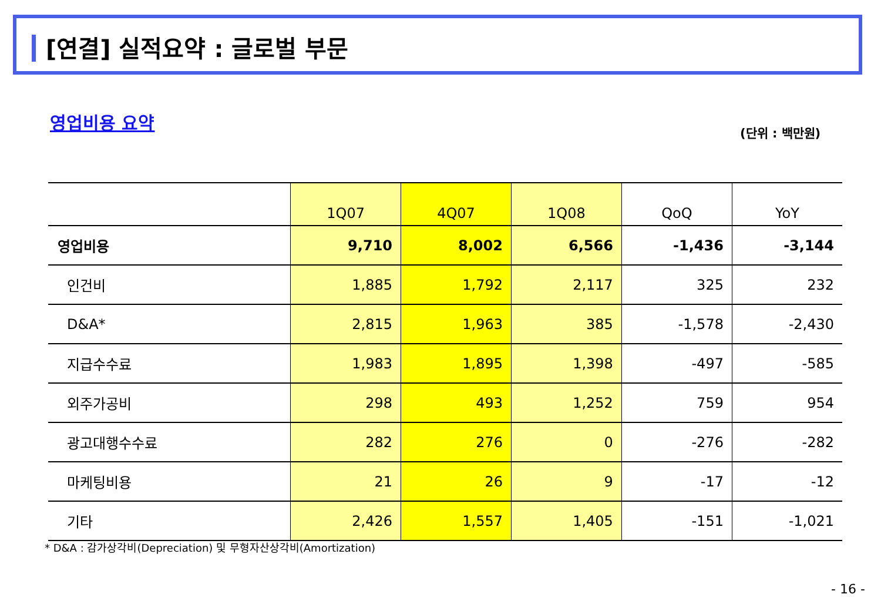[연결] 실적요약 : 글로벌 부문
영업비용 요약
(단위 : 백만원)
| | 1Q07 | 4Q07 | 1Q08 | QoQ | YoY |
| --- | --- | --- | --- | --- | --- |
| 영업비용 | 9,710 | 8,002 | 6,566 | -1,436 | -3,144 |
| 인건비 | 1,885 | 1,792 | 2,117 | 325 | 232 |
| D&A* | 2,815 | 1,963 | 385 | -1,578 | -2,430 |
| 지급수수료 | 1,983 | 1,895 | 1,398 | -497 | -585 |
| 외주가공비 | 298 | 493 | 1,252 | 759 | 954 |
| 광고대행수수료 | 282 | 276 | 0 | -276 | -282 |
| 마케팅비용 | 21 | 26 | 9 | -17 | -12 |
| 기타 | 2,426 | 1,557 | 1,405 | -151 | -1,021 |
* D&A : 감가상각비(Depreciation) 및 무형자산상각비(Amortization)
- 16 -